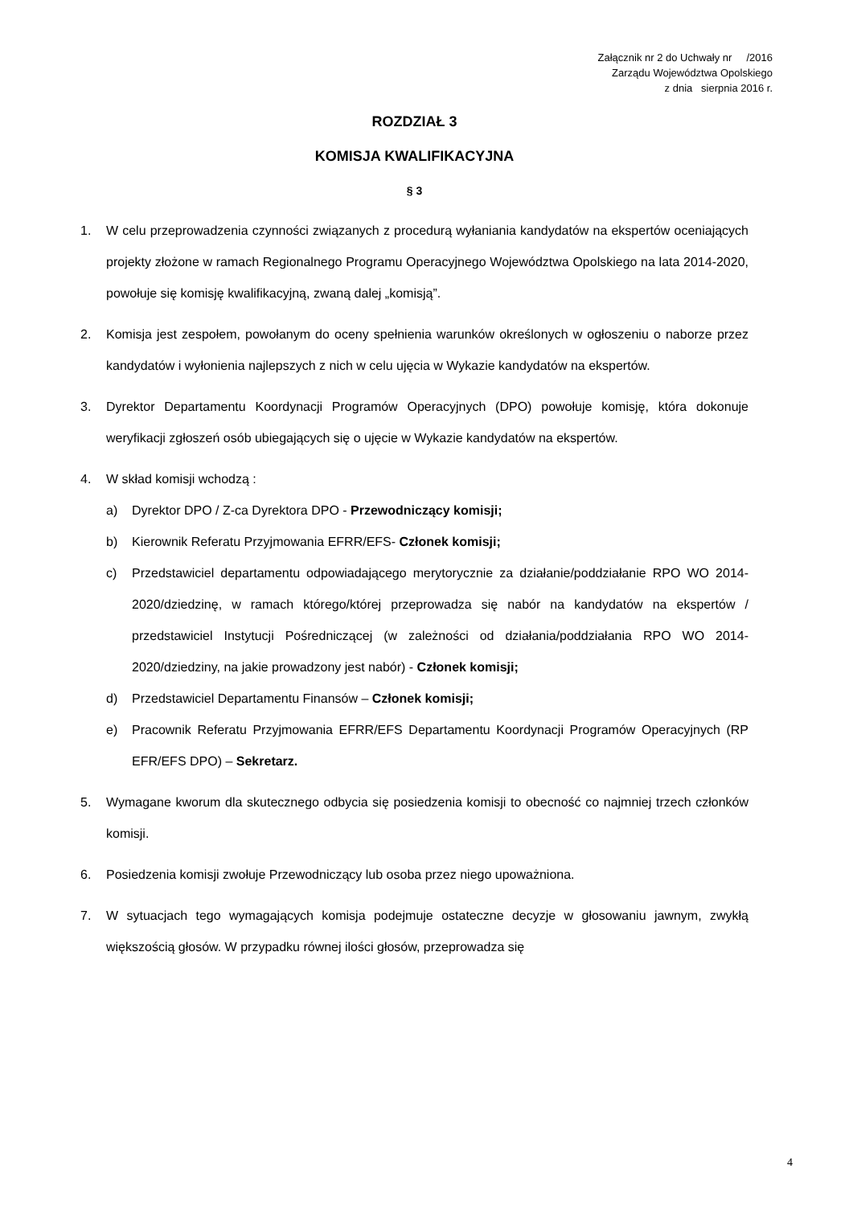Załącznik nr 2 do Uchwały nr /2016
Zarządu Województwa Opolskiego
z dnia sierpnia 2016 r.
ROZDZIAŁ 3
KOMISJA KWALIFIKACYJNA
§ 3
1. W celu przeprowadzenia czynności związanych z procedurą wyłaniania kandydatów na ekspertów oceniających projekty złożone w ramach Regionalnego Programu Operacyjnego Województwa Opolskiego na lata 2014-2020, powołuje się komisję kwalifikacyjną, zwaną dalej „komisją”.
2. Komisja jest zespołem, powołanym do oceny spełnienia warunków określonych w ogłoszeniu o naborze przez kandydatów i wyłonienia najlepszych z nich w celu ujęcia w Wykazie kandydatów na ekspertów.
3. Dyrektor Departamentu Koordynacji Programów Operacyjnych (DPO) powołuje komisję, która dokonuje weryfikacji zgłoszeń osób ubiegających się o ujęcie w Wykazie kandydatów na ekspertów.
4. W skład komisji wchodzą :
a) Dyrektor DPO / Z-ca Dyrektora DPO - Przewodniczący komisji;
b) Kierownik Referatu Przyjmowania EFRR/EFS- Członek komisji;
c) Przedstawiciel departamentu odpowiadającego merytorycznie za działanie/poddziałanie RPO WO 2014-2020/dziedzinę, w ramach którego/której przeprowadza się nabór na kandydatów na ekspertów / przedstawiciel Instytucji Pośredniczącej (w zależności od działania/poddziałania RPO WO 2014-2020/dziedziny, na jakie prowadzony jest nabór) - Członek komisji;
d) Przedstawiciel Departamentu Finansów – Członek komisji;
e) Pracownik Referatu Przyjmowania EFRR/EFS Departamentu Koordynacji Programów Operacyjnych (RP EFR/EFS DPO) – Sekretarz.
5. Wymagane kworum dla skutecznego odbycia się posiedzenia komisji to obecność co najmniej trzech członków komisji.
6. Posiedzenia komisji zwołuje Przewodniczący lub osoba przez niego upoważniona.
7. W sytuacjach tego wymagających komisja podejmuje ostateczne decyzje w głosowaniu jawnym, zwykłą większością głosów. W przypadku równej ilości głosów, przeprowadza się
4